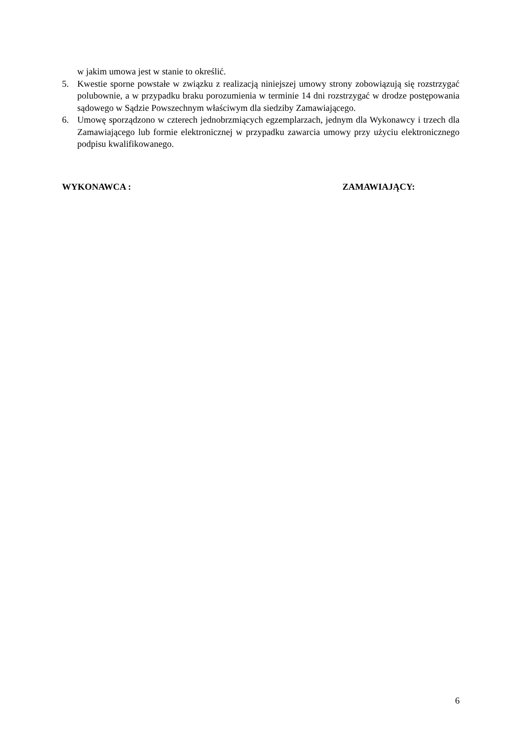w jakim umowa jest w stanie to określić.
5. Kwestie sporne powstałe w związku z realizacją niniejszej umowy strony zobowiązują się rozstrzygać polubownie, a w przypadku braku porozumienia w terminie 14 dni rozstrzygać w drodze postępowania sądowego w Sądzie Powszechnym właściwym dla siedziby Zamawiającego.
6. Umowę sporządzono w czterech jednobrzmiących egzemplarzach, jednym dla Wykonawcy i trzech dla Zamawiającego lub formie elektronicznej w przypadku zawarcia umowy przy użyciu elektronicznego podpisu kwalifikowanego.
WYKONAWCA : ZAMAWIAJĄCY:
6